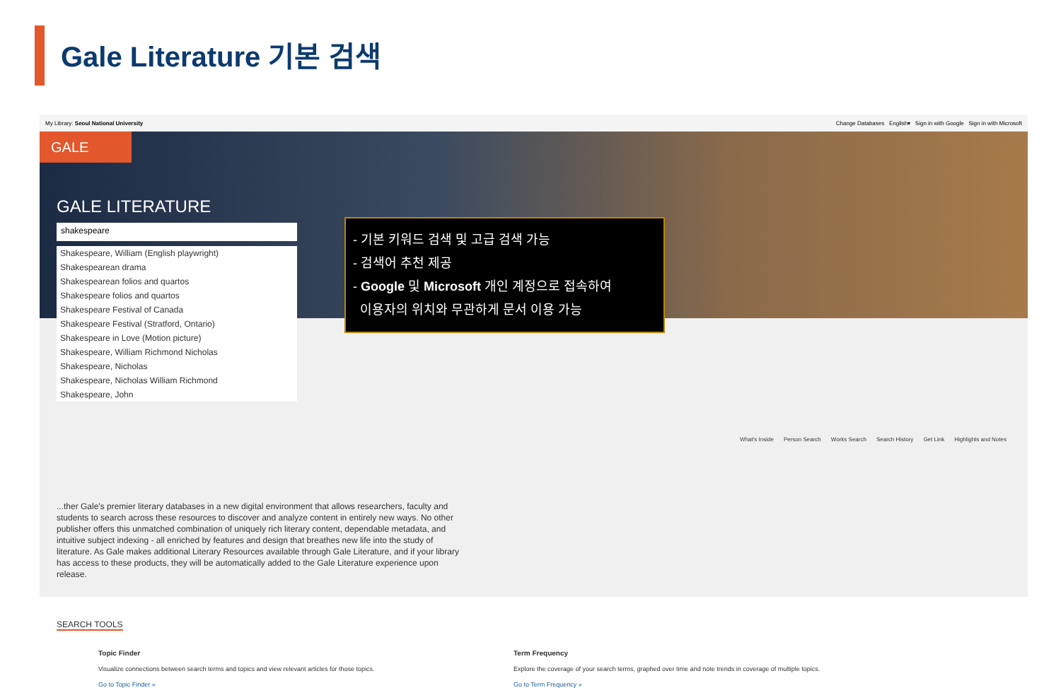Gale Literature 기본 검색
My Library: Seoul National University Change Databases English▾ Sign in with Google Sign in with Microsoft
GALE
GALE LITERATURE
shakespeare
What's Inside Person Search Works Search Search History Get Link Highlights and Notes
...ther Gale's premier literary databases in a new digital environment that allows researchers, faculty and students to search across these resources to discover and analyze content in entirely new ways. No other publisher offers this unmatched combination of uniquely rich literary content, dependable metadata, and intuitive subject indexing - all enriched by features and design that breathes new life into the study of literature. As Gale makes additional Literary Resources available through Gale Literature, and if your library has access to these products, they will be automatically added to the Gale Literature experience upon release.
SEARCH TOOLS
Topic Finder
Visualize connections between search terms and topics and view relevant articles for those topics.
Go to Topic Finder »
Term Frequency
Explore the coverage of your search terms, graphed over time and note trends in coverage of multiple topics.
Go to Term Frequency »
Shakespeare, William (English playwright)
Shakespearean drama
Shakespearean folios and quartos
Shakespeare folios and quartos
Shakespeare Festival of Canada
Shakespeare Festival (Stratford, Ontario)
Shakespeare in Love (Motion picture)
Shakespeare, William Richmond Nicholas
Shakespeare, Nicholas
Shakespeare, Nicholas William Richmond
Shakespeare, John
- 기본 키워드 검색 및 고급 검색 가능
- 검색어 추천 제공
- Google 및 Microsoft 개인 계정으로 접속하여
이용자의 위치와 무관하게 문서 이용 가능